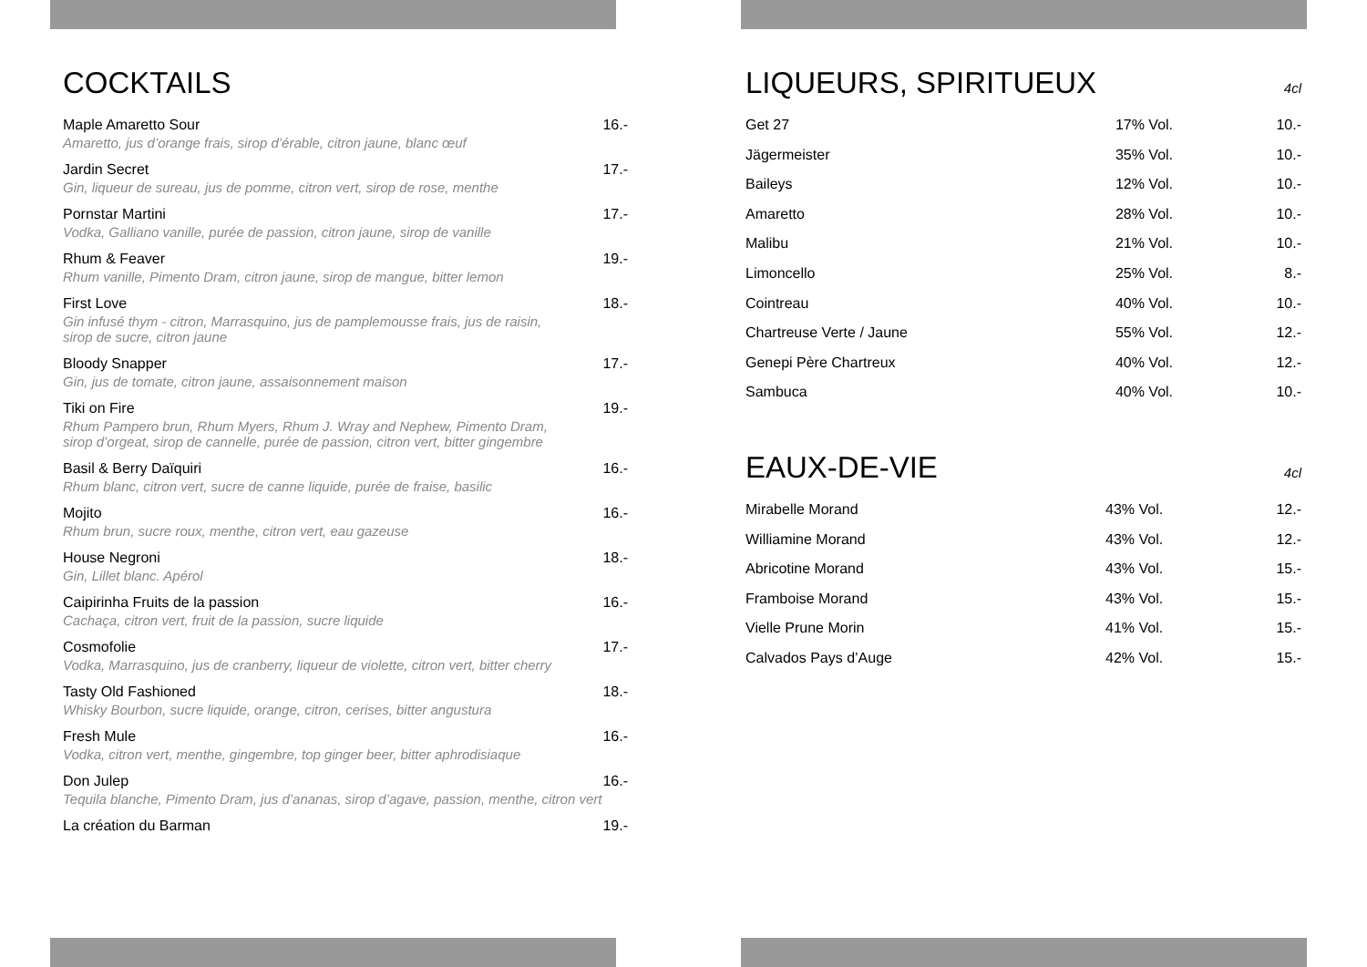COCKTAILS
| Maple Amaretto Sour | 16.- |
| Amaretto, jus d’orange frais, sirop d’érable, citron jaune, blanc œuf | |
| Jardin Secret | 17.- |
| Gin, liqueur de sureau, jus de pomme, citron vert, sirop de rose, menthe | |
| Pornstar Martini | 17.- |
| Vodka, Galliano vanille, purée de passion, citron jaune, sirop de vanille | |
| Rhum & Feaver | 19.- |
| Rhum vanille, Pimento Dram, citron jaune, sirop de mangue, bitter lemon | |
| First Love | 18.- |
| Gin infusé thym - citron, Marrasquino, jus de pamplemousse frais, jus de raisin, sirop de sucre, citron jaune | |
| Bloody Snapper | 17.- |
| Gin, jus de tomate, citron jaune, assaisonnement maison | |
| Tiki on Fire | 19.- |
| Rhum Pampero brun, Rhum Myers, Rhum J. Wray and Nephew, Pimento Dram, sirop d’orgeat, sirop de cannelle, purée de passion, citron vert, bitter gingembre | |
| Basil & Berry Daïquiri | 16.- |
| Rhum blanc, citron vert, sucre de canne liquide, purée de fraise, basilic | |
| Mojito | 16.- |
| Rhum brun, sucre roux, menthe, citron vert, eau gazeuse | |
| House Negroni | 18.- |
| Gin, Lillet blanc. Apérol | |
| Caipirinha Fruits de la passion | 16.- |
| Cachaça, citron vert, fruit de la passion, sucre liquide | |
| Cosmofolie | 17.- |
| Vodka, Marrasquino, jus de cranberry, liqueur de violette, citron vert, bitter cherry | |
| Tasty Old Fashioned | 18.- |
| Whisky Bourbon, sucre liquide, orange, citron, cerises, bitter angustura | |
| Fresh Mule | 16.- |
| Vodka, citron vert, menthe, gingembre, top ginger beer, bitter aphrodisiaque | |
| Don Julep | 16.- |
| Tequila blanche, Pimento Dram, jus d’ananas, sirop d’agave, passion, menthe, citron vert | |
| La création du Barman | 19.- |
LIQUEURS, SPIRITUEUX 4cl
| Get 27 | 17% Vol. | 10.- |
| Jägermeister | 35% Vol. | 10.- |
| Baileys | 12% Vol. | 10.- |
| Amaretto | 28% Vol. | 10.- |
| Malibu | 21% Vol. | 10.- |
| Limoncello | 25% Vol. | 8.- |
| Cointreau | 40% Vol. | 10.- |
| Chartreuse Verte / Jaune | 55% Vol. | 12.- |
| Genepi Père Chartreux | 40% Vol. | 12.- |
| Sambuca | 40% Vol. | 10.- |
EAUX-DE-VIE 4cl
| Mirabelle Morand | 43% Vol. | 12.- |
| Williamine Morand | 43% Vol. | 12.- |
| Abricotine Morand | 43% Vol. | 15.- |
| Framboise Morand | 43% Vol. | 15.- |
| Vielle Prune Morin | 41% Vol. | 15.- |
| Calvados Pays d’Auge | 42% Vol. | 15.- |